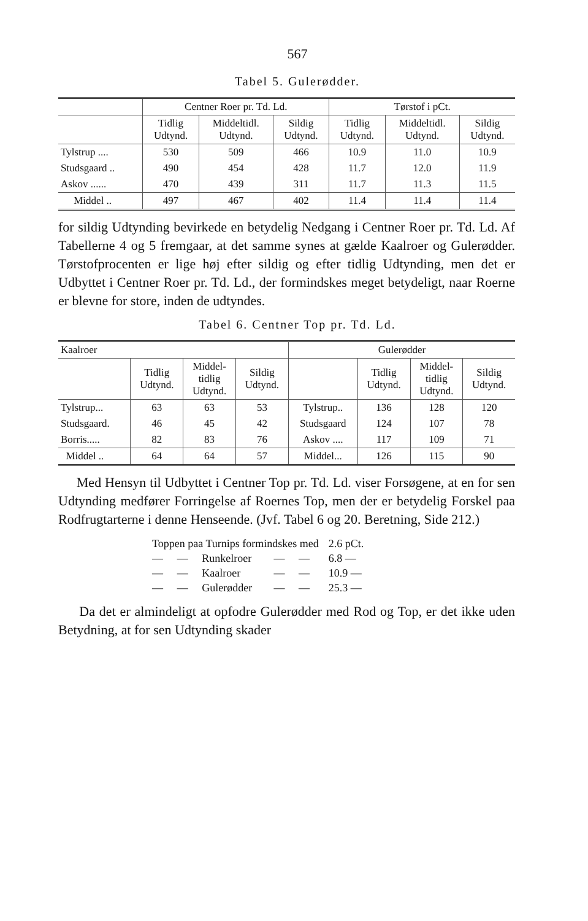567
Tabel 5. Gulerødder.
| | Centner Roer pr. Td. Ld. | | | Tørstof i pCt. | | |
| --- | --- | --- | --- | --- | --- | --- |
| | Tidlig Udtynd. | Middeltidl. Udtynd. | Sildig Udtynd. | Tidlig Udtynd. | Middeltidl. Udtynd. | Sildig Udtynd. |
| Tylstrup .... | 530 | 509 | 466 | 10.9 | 11.0 | 10.9 |
| Studsgaard .. | 490 | 454 | 428 | 11.7 | 12.0 | 11.9 |
| Askov ...... | 470 | 439 | 311 | 11.7 | 11.3 | 11.5 |
| Middel .. | 497 | 467 | 402 | 11.4 | 11.4 | 11.4 |
for sildig Udtynding bevirkede en betydelig Nedgang i Centner Roer pr. Td. Ld. Af Tabellerne 4 og 5 fremgaar, at det samme synes at gælde Kaalroer og Gulerødder. Tørstofprocenten er lige høj efter sildig og efter tidlig Udtynding, men det er Udbyttet i Centner Roer pr. Td. Ld., der formindskes meget betydeligt, naar Roerne er blevne for store, inden de udtyndes.
Tabel 6. Centner Top pr. Td. Ld.
| Kaalroer | | | | Gulerødder | | | |
| --- | --- | --- | --- | --- | --- | --- | --- |
| | Tidlig Udtynd. | Middel- tidlig Udtynd. | Sildig Udtynd. | | Tidlig Udtynd. | Middel- tidlig Udtynd. | Sildig Udtynd. |
| Tylstrup... | 63 | 63 | 53 | Tylstrup.. | 136 | 128 | 120 |
| Studsgaard. | 46 | 45 | 42 | Studsgaard | 124 | 107 | 78 |
| Borris..... | 82 | 83 | 76 | Askov .... | 117 | 109 | 71 |
| Middel .. | 64 | 64 | 57 | Middel... | 126 | 115 | 90 |
Med Hensyn til Udbyttet i Centner Top pr. Td. Ld. viser Forsøgene, at en for sen Udtynding medfører Forringelse af Roernes Top, men der er betydelig Forskel paa Rodfrugtarterne i denne Henseende. (Jvf. Tabel 6 og 20. Beretning, Side 212.)
| Toppen paa Turnips formindskes med | | | | 2.6 pCt. |
| — | — | Runkelroer | — — | 6.8 — |
| — | — | Kaalroer | — — | 10.9 — |
| — | — | Gulerødder | — — | 25.3 — |
Da det er almindeligt at opfodre Gulerødder med Rod og Top, er det ikke uden Betydning, at for sen Udtynding skader